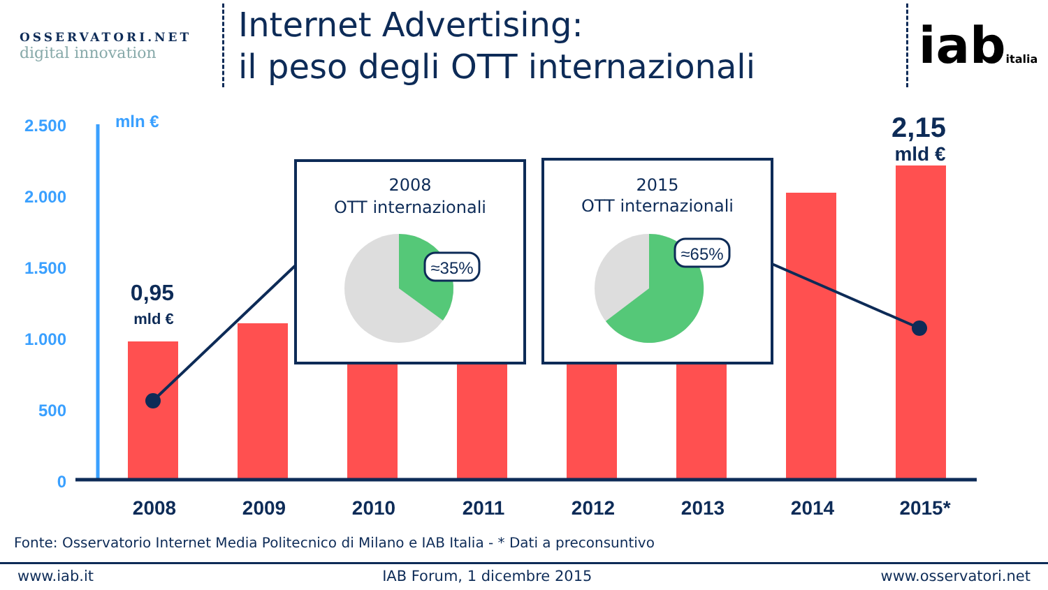OSSERVATORI.NET
digital innovation
Internet Advertising:
il peso degli OTT internazionali
iabitalia
2.500
2.000
1.500
1.000
500
0
mln €
2008
2009
2010
2011
2012
2013
2014
2015*
0,95
mld €
2,15
mld €
2008
OTT internazionali
2015
OTT internazionali
≈35%
≈65%
Fonte: Osservatorio Internet Media Politecnico di Milano e IAB Italia - * Dati a preconsuntivo
www.iab.it IAB Forum, 1 dicembre 2015 www.osservatori.net